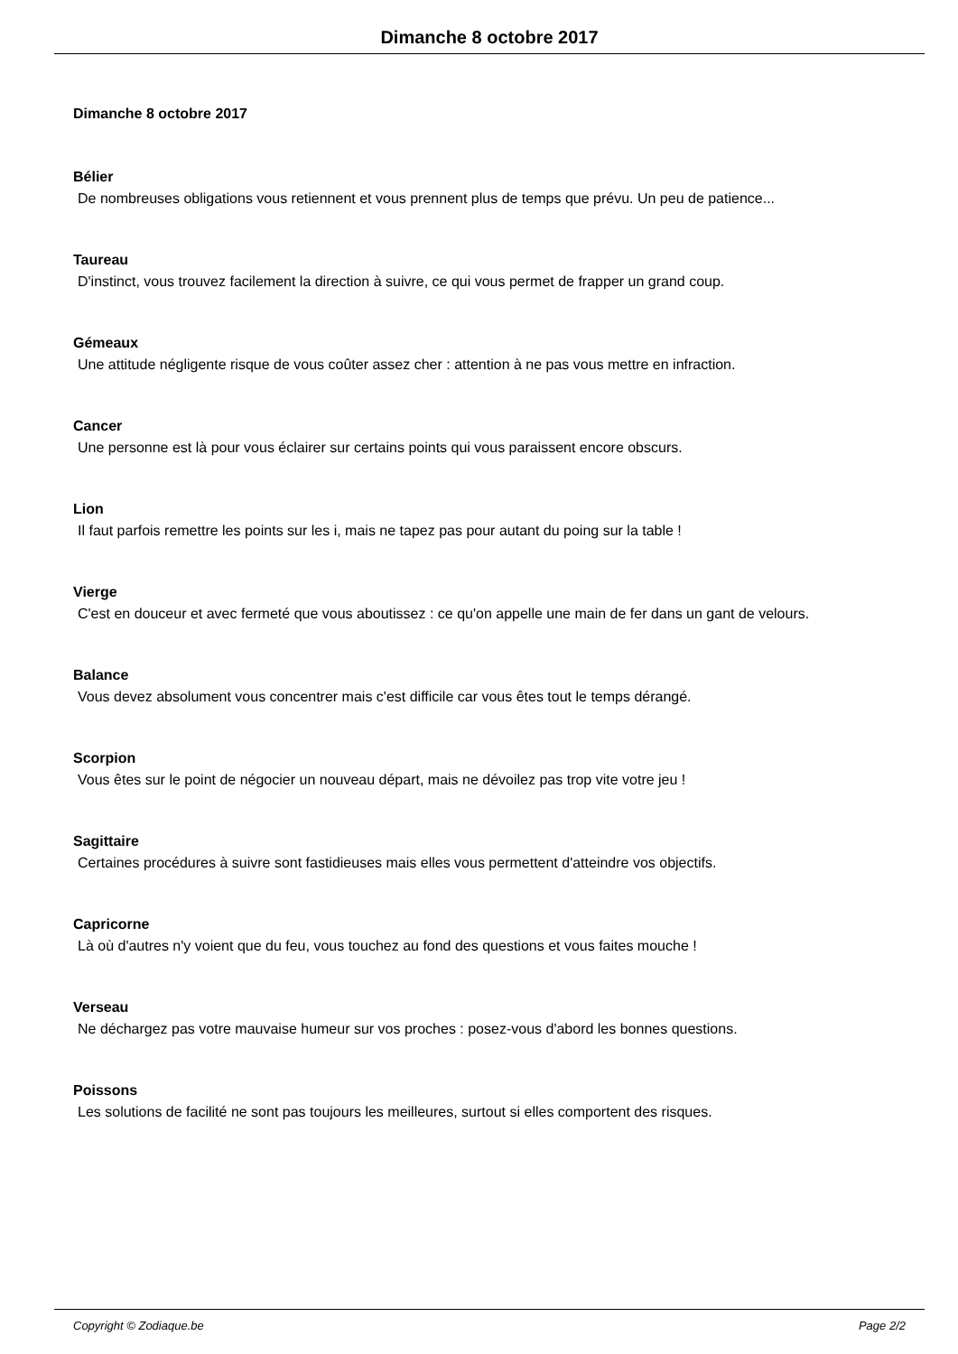Dimanche 8 octobre 2017
Dimanche 8 octobre 2017
Bélier
De nombreuses obligations vous retiennent et vous prennent plus de temps que prévu. Un peu de patience...
Taureau
D'instinct, vous trouvez facilement la direction à suivre, ce qui vous permet de frapper un grand coup.
Gémeaux
Une attitude négligente risque de vous coûter assez cher : attention à ne pas vous mettre en infraction.
Cancer
Une personne est là pour vous éclairer sur certains points qui vous paraissent encore obscurs.
Lion
Il faut parfois remettre les points sur les i, mais ne tapez pas pour autant du poing sur la table !
Vierge
C'est en douceur et avec fermeté que vous aboutissez : ce qu'on appelle une main de fer dans un gant de velours.
Balance
Vous devez absolument vous concentrer mais c'est difficile car vous êtes tout le temps dérangé.
Scorpion
Vous êtes sur le point de négocier un nouveau départ, mais ne dévoilez pas trop vite votre jeu !
Sagittaire
Certaines procédures à suivre sont fastidieuses mais elles vous permettent d'atteindre vos objectifs.
Capricorne
Là où d'autres n'y voient que du feu, vous touchez au fond des questions et vous faites mouche !
Verseau
Ne déchargez pas votre mauvaise humeur sur vos proches : posez-vous d'abord les bonnes questions.
Poissons
Les solutions de facilité ne sont pas toujours les meilleures, surtout si elles comportent des risques.
Copyright © Zodiaque.be Page 2/2